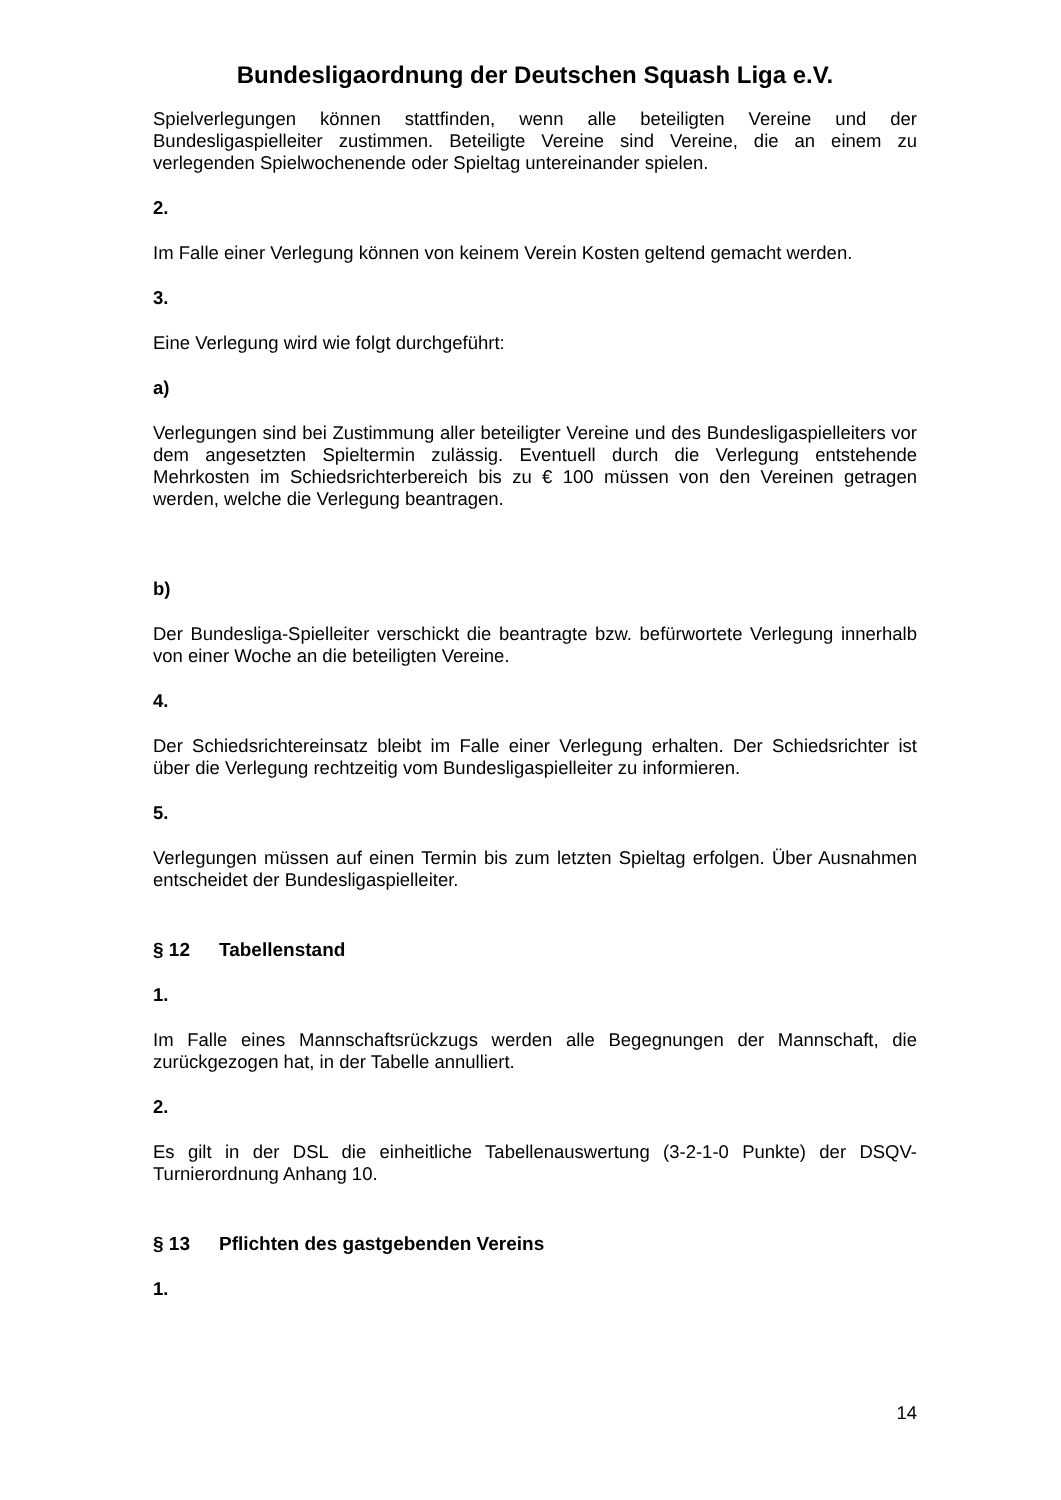Bundesligaordnung der Deutschen Squash Liga e.V.
Spielverlegungen können stattfinden, wenn alle beteiligten Vereine und der Bundesligaspielleiter zustimmen. Beteiligte Vereine sind Vereine, die an einem zu verlegenden Spielwochenende oder Spieltag untereinander spielen.
2.
Im Falle einer Verlegung können von keinem Verein Kosten geltend gemacht werden.
3.
Eine Verlegung wird wie folgt durchgeführt:
a)
Verlegungen sind bei Zustimmung aller beteiligter Vereine und des Bundesligaspielleiters vor dem angesetzten Spieltermin zulässig. Eventuell durch die Verlegung entstehende Mehrkosten im Schiedsrichterbereich bis zu € 100 müssen von den Vereinen getragen werden, welche die Verlegung beantragen.
b)
Der Bundesliga-Spielleiter verschickt die beantragte bzw. befürwortete Verlegung innerhalb von einer Woche an die beteiligten Vereine.
4.
Der Schiedsrichtereinsatz bleibt im Falle einer Verlegung erhalten. Der Schiedsrichter ist über die Verlegung rechtzeitig vom Bundesligaspielleiter zu informieren.
5.
Verlegungen müssen auf einen Termin bis zum letzten Spieltag erfolgen. Über Ausnahmen entscheidet der Bundesligaspielleiter.
§ 12 Tabellenstand
1.
Im Falle eines Mannschaftsrückzugs werden alle Begegnungen der Mannschaft, die zurückgezogen hat, in der Tabelle annulliert.
2.
Es gilt in der DSL die einheitliche Tabellenauswertung (3-2-1-0 Punkte) der DSQV-Turnierordnung Anhang 10.
§ 13 Pflichten des gastgebenden Vereins
1.
14